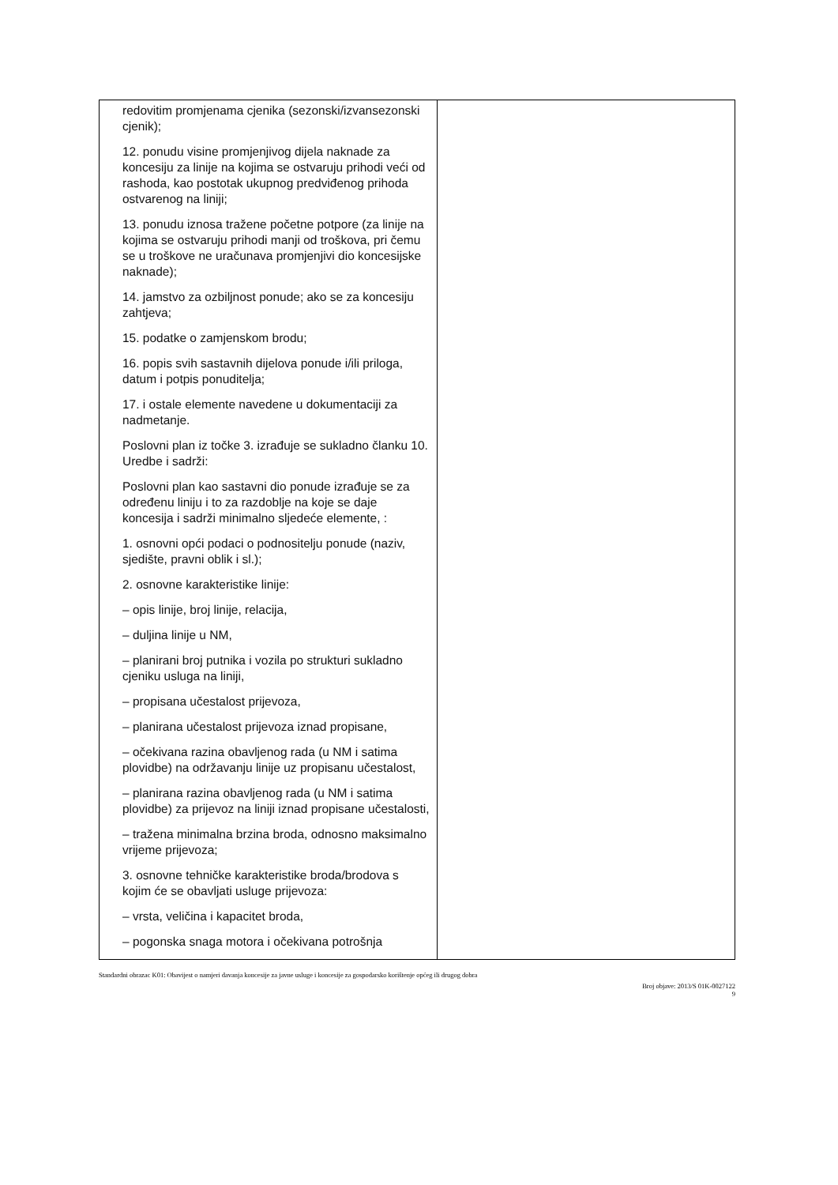| redovitim promjenama cjenika (sezonski/izvansezonski cjenik); 12. ponudu visine promjenjivog dijela naknade za koncesiju za linije na kojima se ostvaruju prihodi veći od rashoda, kao postotak ukupnog predviđenog prihoda ostvarenog na liniji; 13. ponudu iznosa tražene početne potpore (za linije na kojima se ostvaruju prihodi manji od troškova, pri čemu se u troškove ne uračunava promjenjivi dio koncesijske naknade); 14. jamstvo za ozbiljnost ponude; ako se za koncesiju zahtjeva; 15. podatke o zamjenskom brodu; 16. popis svih sastavnih dijelova ponude i/ili priloga, datum i potpis ponuditelja; 17. i ostale elemente navedene u dokumentaciji za nadmetanje. Poslovni plan iz točke 3. izrađuje se sukladno članku 10. Uredbe i sadrži: Poslovni plan kao sastavni dio ponude izrađuje se za određenu liniju i to za razdoblje na koje se daje koncesija i sadrži minimalno sljedeće elemente, : 1. osnovni opći podaci o podnositelju ponude (naziv, sjedište, pravni oblik i sl.); 2. osnovne karakteristike linije: – opis linije, broj linije, relacija, – duljina linije u NM, – planirani broj putnika i vozila po strukturi sukladno cjeniku usluga na liniji, – propisana učestalost prijevoza, – planirana učestalost prijevoza iznad propisane, – očekivana razina obavljenog rada (u NM i satima plovidbe) na održavanju linije uz propisanu učestalost, – planirana razina obavljenog rada (u NM i satima plovidbe) za prijevoz na liniji iznad propisane učestalosti, – tražena minimalna brzina broda, odnosno maksimalno vrijeme prijevoza; 3. osnovne tehničke karakteristike broda/brodova s kojim će se obavljati usluge prijevoza: – vrsta, veličina i kapacitet broda, – pogonska snaga motora i očekivana potrošnja | |
Standardni obrazac K01: Obavijest o namjeri davanja koncesije za javne usluge i koncesije za gospodarsko korištenje općeg ili drugog dobra
Broj objave: 2013/S 01K-0027122
9